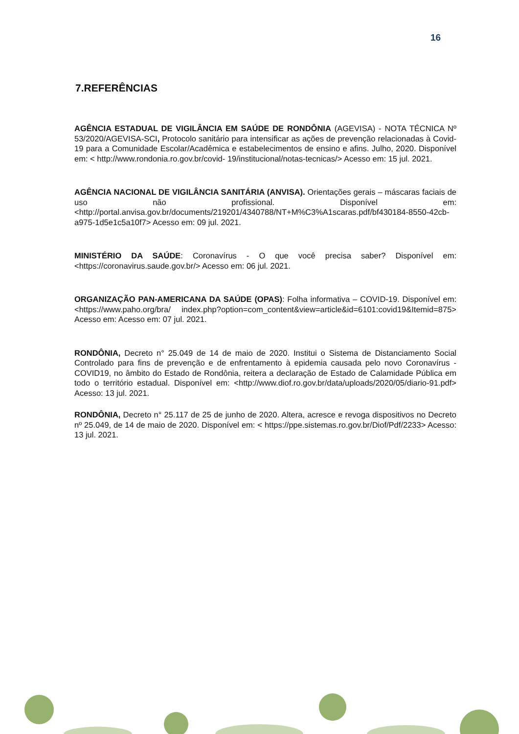16
7.REFERÊNCIAS
AGÊNCIA ESTADUAL DE VIGILÂNCIA EM SAÚDE DE RONDÔNIA (AGEVISA) - NOTA TÉCNICA Nº 53/2020/AGEVISA-SCI, Protocolo sanitário para intensificar as ações de prevenção relacionadas à Covid-19 para a Comunidade Escolar/Acadêmica e estabelecimentos de ensino e afins. Julho, 2020. Disponível em: < http://www.rondonia.ro.gov.br/covid- 19/institucional/notas-tecnicas/> Acesso em: 15 jul. 2021.
AGÊNCIA NACIONAL DE VIGILÂNCIA SANITÁRIA (ANVISA). Orientações gerais – máscaras faciais de uso não profissional. Disponível em:<http://portal.anvisa.gov.br/documents/219201/4340788/NT+M%C3%A1scaras.pdf/bf430184-8550-42cb-a975-1d5e1c5a10f7> Acesso em: 09 jul. 2021.
MINISTÉRIO DA SAÚDE: Coronavírus - O que você precisa saber? Disponível em: <https://coronavirus.saude.gov.br/> Acesso em: 06 jul. 2021.
ORGANIZAÇÃO PAN-AMERICANA DA SAÚDE (OPAS): Folha informativa – COVID-19. Disponível em:<https://www.paho.org/bra/ index.php?option=com_content&view=article&id=6101:covid19&Itemid=875> Acesso em: Acesso em: 07 jul. 2021.
RONDÔNIA, Decreto n° 25.049 de 14 de maio de 2020. Institui o Sistema de Distanciamento Social Controlado para fins de prevenção e de enfrentamento à epidemia causada pelo novo Coronavírus - COVID19, no âmbito do Estado de Rondônia, reitera a declaração de Estado de Calamidade Pública em todo o território estadual. Disponível em: <http://www.diof.ro.gov.br/data/uploads/2020/05/diario-91.pdf> Acesso: 13 jul. 2021.
RONDÔNIA, Decreto n° 25.117 de 25 de junho de 2020. Altera, acresce e revoga dispositivos no Decreto nº 25.049, de 14 de maio de 2020. Disponível em: < https://ppe.sistemas.ro.gov.br/Diof/Pdf/2233> Acesso: 13 jul. 2021.